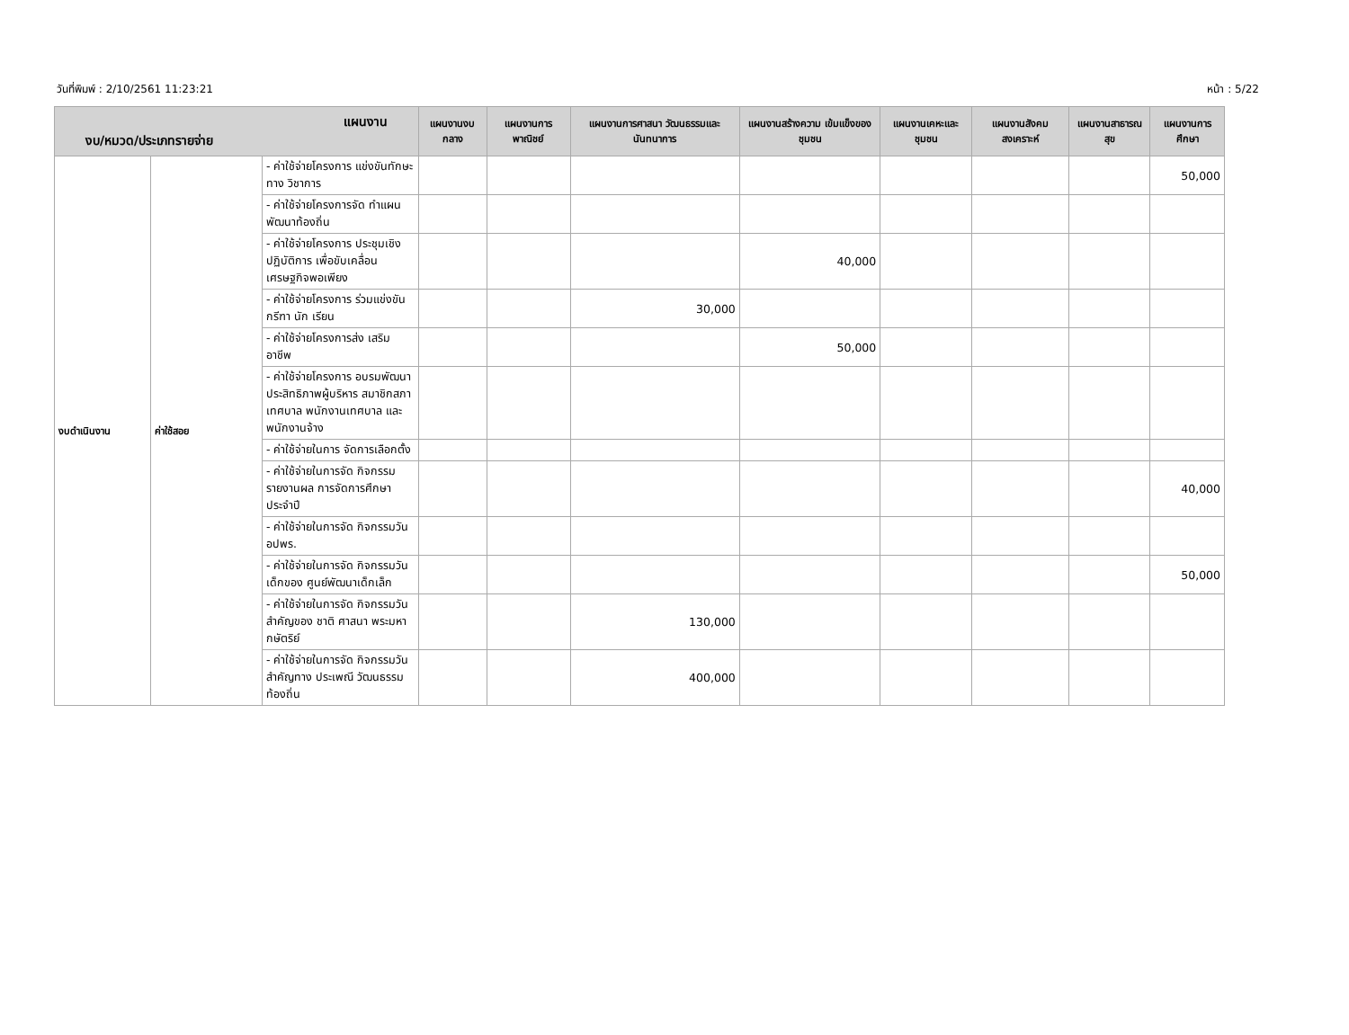วันที่พิมพ์ : 2/10/2561 11:23:21 หน้า : 5/22
| แผนงาน งบ/หมวด/ประเภทรายจ่าย | | | แผนงานงบกลาง | แผนงานการ พาณิชย์ | แผนงานการศาสนา วัฒนธรรมและ นันทนาการ | แผนงานสร้างความ เข้มแข็งของชุมชน | แผนงานเคหะและ ชุมชน | แผนงานสังคม สงเคราะห์ | แผนงานสาธารณ สุข | แผนงานการศึกษา |
| --- | --- | --- | --- | --- | --- | --- | --- | --- | --- | --- |
| งบดำเนินงาน | ค่าใช้สอย | - ค่าใช้จ่ายโครงการ แข่งขันทักษะทาง วิชาการ | | | | | | | | 50,000 |
| | | - ค่าใช้จ่ายโครงการจัด ทำแผนพัฒนาท้องถิ่น | | | | | | | | |
| | | - ค่าใช้จ่ายโครงการ ประชุมเชิงปฏิบัติการ เพื่อขับเคลื่อน เศรษฐกิจพอเพียง | | | | 40,000 | | | | |
| | | - ค่าใช้จ่ายโครงการ ร่วมแข่งขันกรีฑา นัก เรียน | | | 30,000 | | | | | |
| | | - ค่าใช้จ่ายโครงการส่ง เสริมอาชีพ | | | | 50,000 | | | | |
| | | - ค่าใช้จ่ายโครงการ อบรมพัฒนา ประสิทธิภาพผู้บริหาร สมาชิกสภาเทศบาล พนักงานเทศบาล และ พนักงานจ้าง | | | | | | | | |
| | | - ค่าใช้จ่ายในการ จัดการเลือกตั้ง | | | | | | | | |
| | | - ค่าใช้จ่ายในการจัด กิจกรรมรายงานผล การจัดการศึกษา ประจำปี | | | | | | | | 40,000 |
| | | - ค่าใช้จ่ายในการจัด กิจกรรมวัน อปพร. | | | | | | | | |
| | | - ค่าใช้จ่ายในการจัด กิจกรรมวันเด็กของ ศูนย์พัฒนาเด็กเล็ก | | | | | | | | 50,000 |
| | | - ค่าใช้จ่ายในการจัด กิจกรรมวันสำคัญของ ชาติ ศาสนา พระมหา กษัตริย์ | | | 130,000 | | | | | |
| | | - ค่าใช้จ่ายในการจัด กิจกรรมวันสำคัญทาง ประเพณี วัฒนธรรม ท้องถิ่น | | | 400,000 | | | | | |